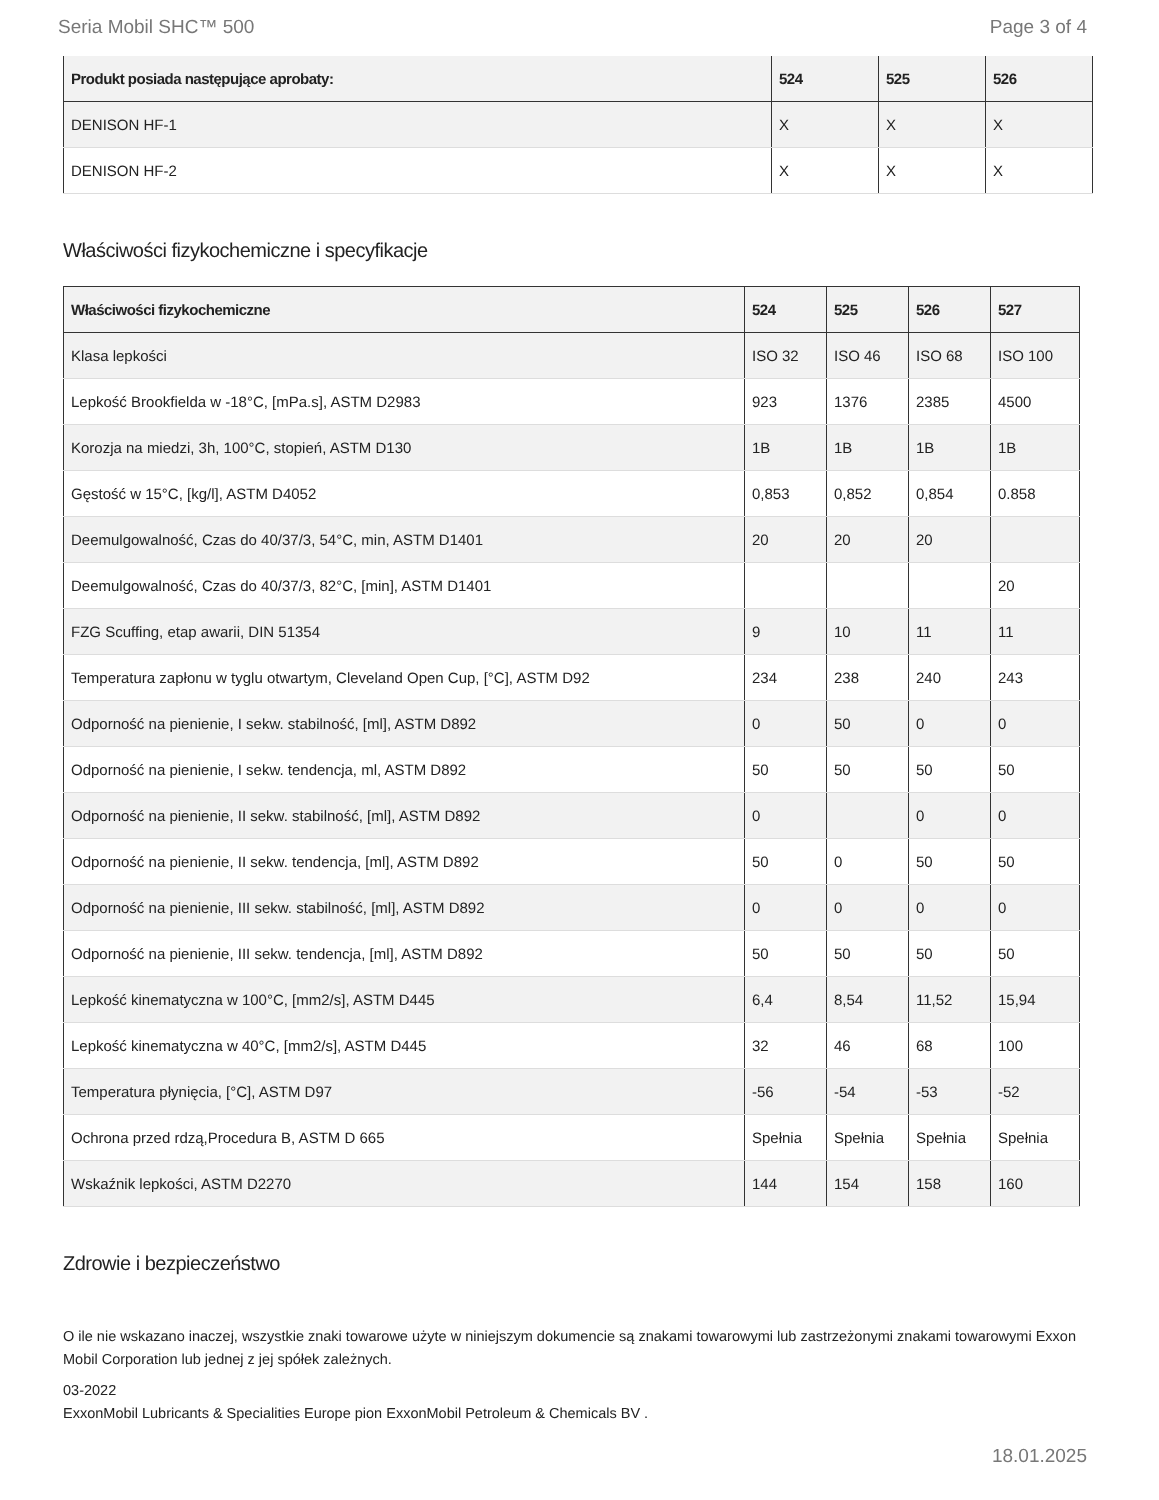Seria Mobil SHC™ 500 Page 3 of 4
| Produkt posiada następujące aprobaty: | 524 | 525 | 526 |
| --- | --- | --- | --- |
| DENISON HF-1 | X | X | X |
| DENISON HF-2 | X | X | X |
Właściwości fizykochemiczne i specyfikacje
| Właściwości fizykochemiczne | 524 | 525 | 526 | 527 |
| --- | --- | --- | --- | --- |
| Klasa lepkości | ISO 32 | ISO 46 | ISO 68 | ISO 100 |
| Lepkość Brookfielda w -18°C, [mPa.s], ASTM D2983 | 923 | 1376 | 2385 | 4500 |
| Korozja na miedzi, 3h, 100°C, stopień, ASTM D130 | 1B | 1B | 1B | 1B |
| Gęstość w 15°C, [kg/l], ASTM D4052 | 0,853 | 0,852 | 0,854 | 0.858 |
| Deemulgowalność, Czas do 40/37/3, 54°C, min, ASTM D1401 | 20 | 20 | 20 | |
| Deemulgowalność, Czas do 40/37/3, 82°C, [min], ASTM D1401 | | | | 20 |
| FZG Scuffing, etap awarii, DIN 51354 | 9 | 10 | 11 | 11 |
| Temperatura zapłonu w tyglu otwartym, Cleveland Open Cup, [°C], ASTM D92 | 234 | 238 | 240 | 243 |
| Odporność na pienienie, I sekw. stabilność, [ml], ASTM D892 | 0 | 50 | 0 | 0 |
| Odporność na pienienie, I sekw. tendencja, ml, ASTM D892 | 50 | 50 | 50 | 50 |
| Odporność na pienienie, II sekw. stabilność, [ml], ASTM D892 | 0 | | 0 | 0 |
| Odporność na pienienie, II sekw. tendencja, [ml], ASTM D892 | 50 | 0 | 50 | 50 |
| Odporność na pienienie, III sekw. stabilność, [ml], ASTM D892 | 0 | 0 | 0 | 0 |
| Odporność na pienienie, III sekw. tendencja, [ml], ASTM D892 | 50 | 50 | 50 | 50 |
| Lepkość kinematyczna w 100°C, [mm2/s], ASTM D445 | 6,4 | 8,54 | 11,52 | 15,94 |
| Lepkość kinematyczna w 40°C, [mm2/s], ASTM D445 | 32 | 46 | 68 | 100 |
| Temperatura płynięcia, [°C], ASTM D97 | -56 | -54 | -53 | -52 |
| Ochrona przed rdzą,Procedura B, ASTM D 665 | Spełnia | Spełnia | Spełnia | Spełnia |
| Wskaźnik lepkości, ASTM D2270 | 144 | 154 | 158 | 160 |
Zdrowie i bezpieczeństwo
O ile nie wskazano inaczej, wszystkie znaki towarowe użyte w niniejszym dokumencie są znakami towarowymi lub zastrzeżonymi znakami towarowymi Exxon Mobil Corporation lub jednej z jej spółek zależnych.
03-2022
ExxonMobil Lubricants & Specialities Europe pion ExxonMobil Petroleum & Chemicals BV .
18.01.2025